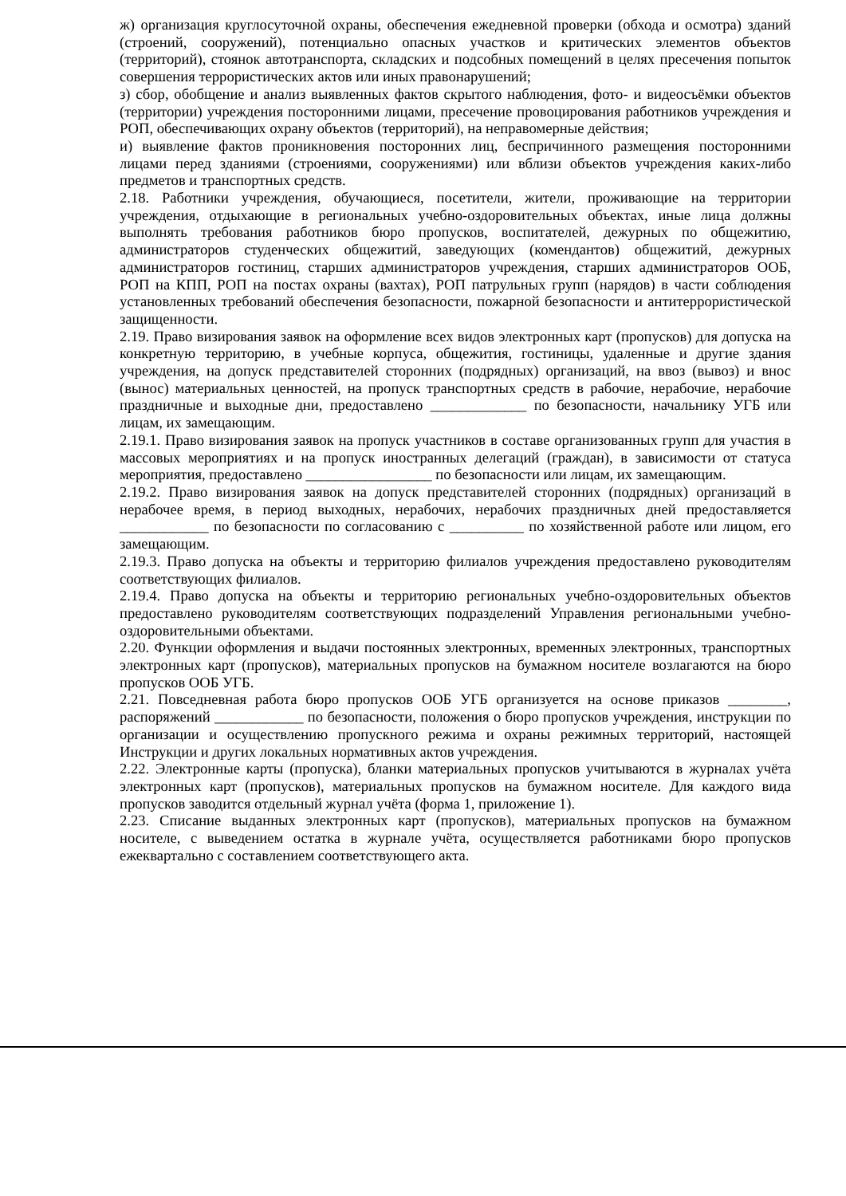ж) организация круглосуточной охраны, обеспечения ежедневной проверки (обхода и осмотра) зданий (строений, сооружений), потенциально опасных участков и критических элементов объектов (территорий), стоянок автотранспорта, складских и подсобных помещений в целях пресечения попыток совершения террористических актов или иных правонарушений;
з) сбор, обобщение и анализ выявленных фактов скрытого наблюдения, фото- и видеосъёмки объектов (территории) учреждения посторонними лицами, пресечение провоцирования работников учреждения и РОП, обеспечивающих охрану объектов (территорий), на неправомерные действия;
и) выявление фактов проникновения посторонних лиц, беспричинного размещения посторонними лицами перед зданиями (строениями, сооружениями) или вблизи объектов учреждения каких-либо предметов и транспортных средств.
2.18. Работники учреждения, обучающиеся, посетители, жители, проживающие на территории учреждения, отдыхающие в региональных учебно-оздоровительных объектах, иные лица должны выполнять требования работников бюро пропусков, воспитателей, дежурных по общежитию, администраторов студенческих общежитий, заведующих (комендантов) общежитий, дежурных администраторов гостиниц, старших администраторов учреждения, старших администраторов ООБ, РОП на КПП, РОП на постах охраны (вахтах), РОП патрульных групп (нарядов) в части соблюдения установленных требований обеспечения безопасности, пожарной безопасности и антитеррористической защищенности.
2.19. Право визирования заявок на оформление всех видов электронных карт (пропусков) для допуска на конкретную территорию, в учебные корпуса, общежития, гостиницы, удаленные и другие здания учреждения, на допуск представителей сторонних (подрядных) организаций, на ввоз (вывоз) и внос (вынос) материальных ценностей, на пропуск транспортных средств в рабочие, нерабочие, нерабочие праздничные и выходные дни, предоставлено _____________ по безопасности, начальнику УГБ или лицам, их замещающим.
2.19.1. Право визирования заявок на пропуск участников в составе организованных групп для участия в массовых мероприятиях и на пропуск иностранных делегаций (граждан), в зависимости от статуса мероприятия, предоставлено _________________ по безопасности или лицам, их замещающим.
2.19.2. Право визирования заявок на допуск представителей сторонних (подрядных) организаций в нерабочее время, в период выходных, нерабочих, нерабочих праздничных дней предоставляется ____________ по безопасности по согласованию с __________ по хозяйственной работе или лицом, его замещающим.
2.19.3. Право допуска на объекты и территорию филиалов учреждения предоставлено руководителям соответствующих филиалов.
2.19.4. Право допуска на объекты и территорию региональных учебно-оздоровительных объектов предоставлено руководителям соответствующих подразделений Управления региональными учебно-оздоровительными объектами.
2.20. Функции оформления и выдачи постоянных электронных, временных электронных, транспортных электронных карт (пропусков), материальных пропусков на бумажном носителе возлагаются на бюро пропусков ООБ УГБ.
2.21. Повседневная работа бюро пропусков ООБ УГБ организуется на основе приказов ________, распоряжений ____________ по безопасности, положения о бюро пропусков учреждения, инструкции по организации и осуществлению пропускного режима и охраны режимных территорий, настоящей Инструкции и других локальных нормативных актов учреждения.
2.22. Электронные карты (пропуска), бланки материальных пропусков учитываются в журналах учёта электронных карт (пропусков), материальных пропусков на бумажном носителе. Для каждого вида пропусков заводится отдельный журнал учёта (форма 1, приложение 1).
2.23. Списание выданных электронных карт (пропусков), материальных пропусков на бумажном носителе, с выведением остатка в журнале учёта, осуществляется работниками бюро пропусков ежеквартально с составлением соответствующего акта.